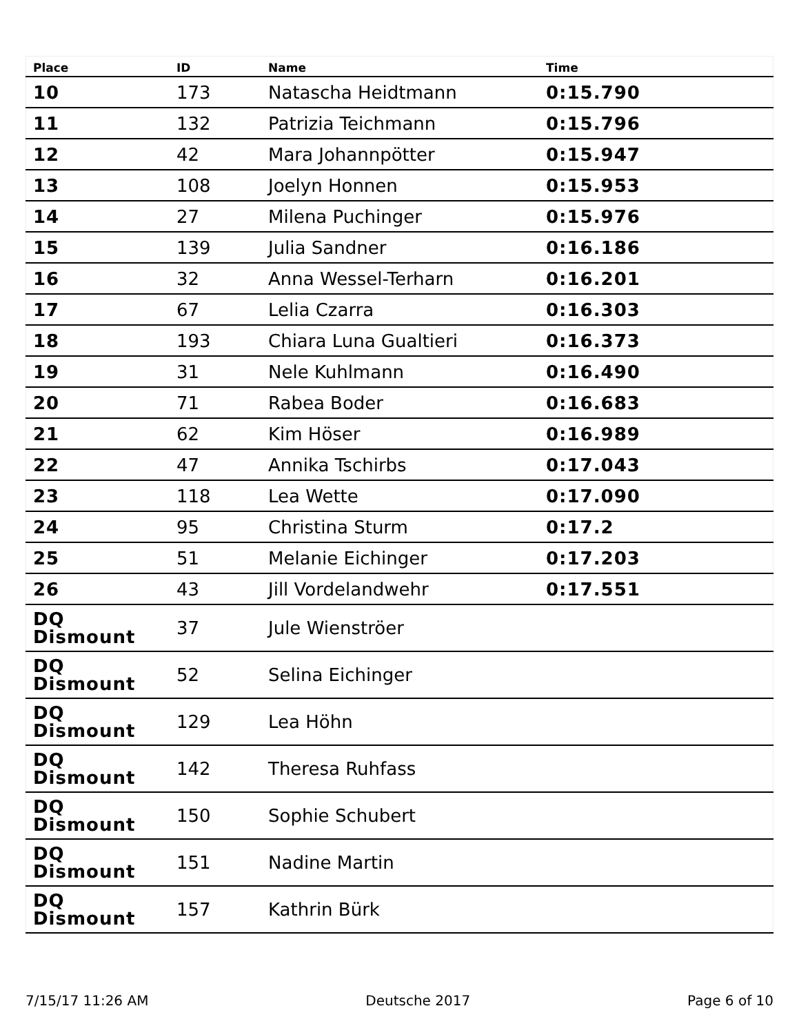| Place | ID | Name | Time |
| --- | --- | --- | --- |
| 10 | 173 | Natascha Heidtmann | 0:15.790 |
| 11 | 132 | Patrizia Teichmann | 0:15.796 |
| 12 | 42 | Mara Johannpötter | 0:15.947 |
| 13 | 108 | Joelyn Honnen | 0:15.953 |
| 14 | 27 | Milena Puchinger | 0:15.976 |
| 15 | 139 | Julia Sandner | 0:16.186 |
| 16 | 32 | Anna Wessel-Terharn | 0:16.201 |
| 17 | 67 | Lelia Czarra | 0:16.303 |
| 18 | 193 | Chiara Luna Gualtieri | 0:16.373 |
| 19 | 31 | Nele Kuhlmann | 0:16.490 |
| 20 | 71 | Rabea Boder | 0:16.683 |
| 21 | 62 | Kim Höser | 0:16.989 |
| 22 | 47 | Annika Tschirbs | 0:17.043 |
| 23 | 118 | Lea Wette | 0:17.090 |
| 24 | 95 | Christina Sturm | 0:17.2 |
| 25 | 51 | Melanie Eichinger | 0:17.203 |
| 26 | 43 | Jill Vordelandwehr | 0:17.551 |
| DQ Dismount | 37 | Jule Wienströer | |
| DQ Dismount | 52 | Selina Eichinger | |
| DQ Dismount | 129 | Lea Höhn | |
| DQ Dismount | 142 | Theresa Ruhfass | |
| DQ Dismount | 150 | Sophie Schubert | |
| DQ Dismount | 151 | Nadine Martin | |
| DQ Dismount | 157 | Kathrin Bürk | |
7/15/17 11:26 AM Deutsche 2017 Page 6 of 10